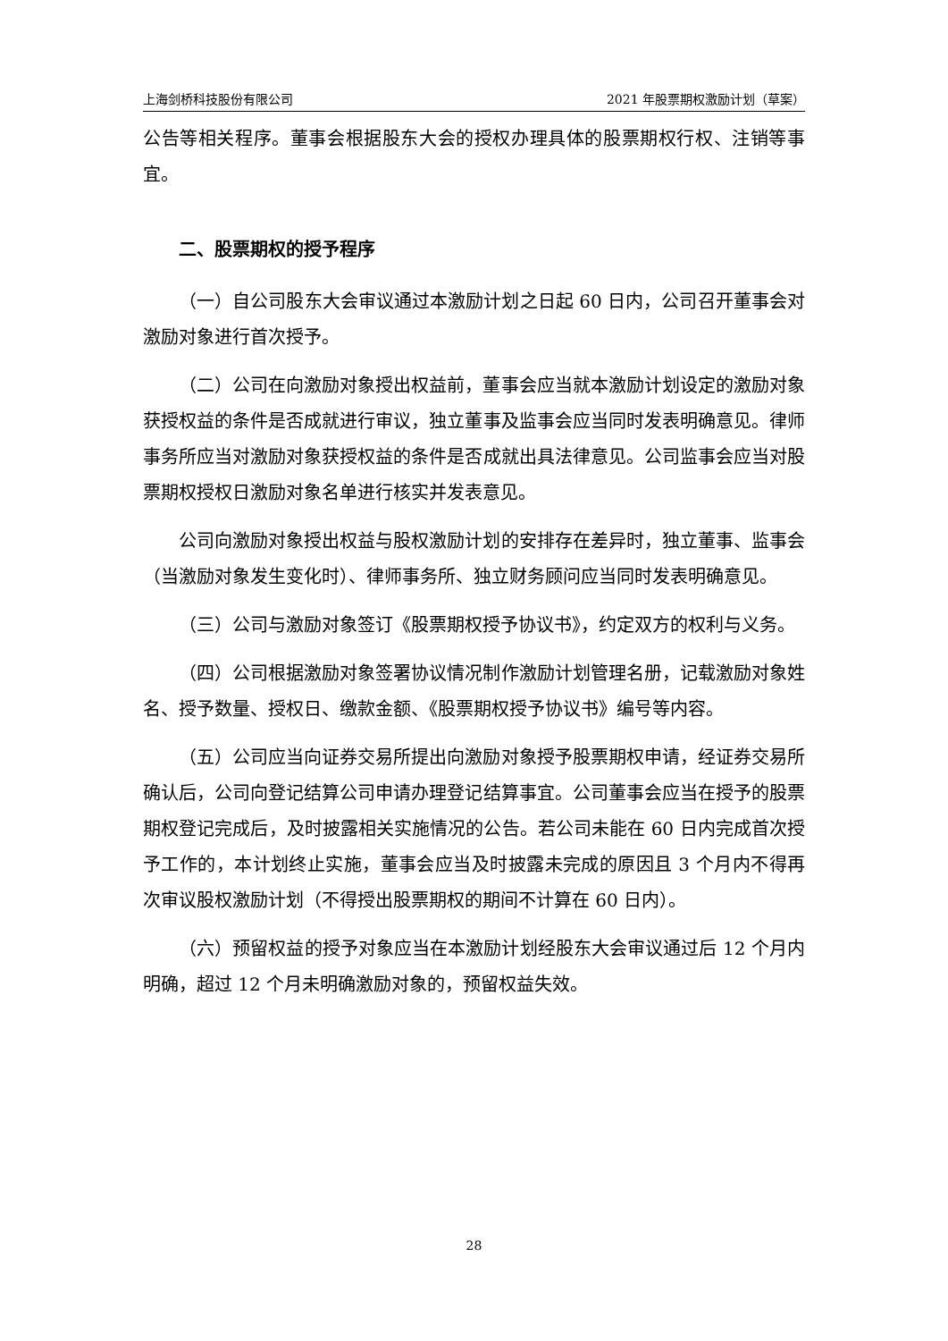上海剑桥科技股份有限公司 2021 年股票期权激励计划（草案）
公告等相关程序。董事会根据股东大会的授权办理具体的股票期权行权、注销等事宜。
二、股票期权的授予程序
（一）自公司股东大会审议通过本激励计划之日起 60 日内，公司召开董事会对激励对象进行首次授予。
（二）公司在向激励对象授出权益前，董事会应当就本激励计划设定的激励对象获授权益的条件是否成就进行审议，独立董事及监事会应当同时发表明确意见。律师事务所应当对激励对象获授权益的条件是否成就出具法律意见。公司监事会应当对股票期权授权日激励对象名单进行核实并发表意见。
公司向激励对象授出权益与股权激励计划的安排存在差异时，独立董事、监事会（当激励对象发生变化时）、律师事务所、独立财务顾问应当同时发表明确意见。
（三）公司与激励对象签订《股票期权授予协议书》，约定双方的权利与义务。
（四）公司根据激励对象签署协议情况制作激励计划管理名册，记载激励对象姓名、授予数量、授权日、缴款金额、《股票期权授予协议书》编号等内容。
（五）公司应当向证券交易所提出向激励对象授予股票期权申请，经证券交易所确认后，公司向登记结算公司申请办理登记结算事宜。公司董事会应当在授予的股票期权登记完成后，及时披露相关实施情况的公告。若公司未能在 60 日内完成首次授予工作的，本计划终止实施，董事会应当及时披露未完成的原因且 3 个月内不得再次审议股权激励计划（不得授出股票期权的期间不计算在 60 日内）。
（六）预留权益的授予对象应当在本激励计划经股东大会审议通过后 12 个月内明确，超过 12 个月未明确激励对象的，预留权益失效。
28